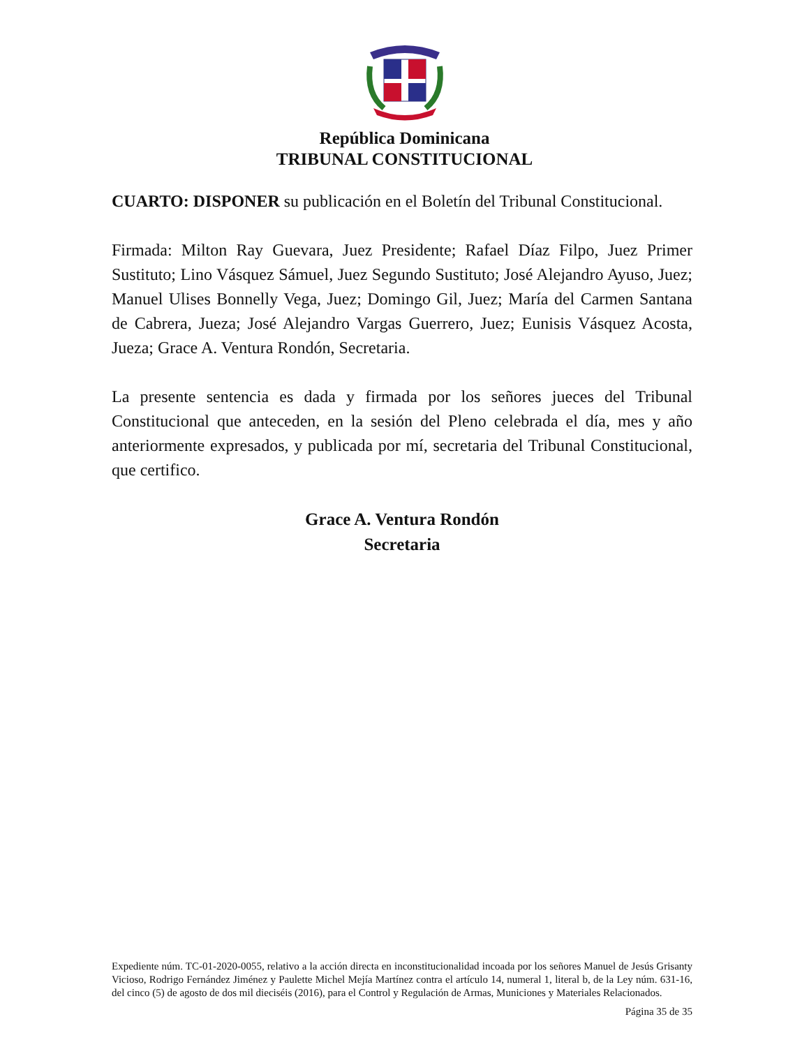República Dominicana
TRIBUNAL CONSTITUCIONAL
CUARTO: DISPONER su publicación en el Boletín del Tribunal Constitucional.
Firmada: Milton Ray Guevara, Juez Presidente; Rafael Díaz Filpo, Juez Primer Sustituto; Lino Vásquez Sámuel, Juez Segundo Sustituto; José Alejandro Ayuso, Juez; Manuel Ulises Bonnelly Vega, Juez; Domingo Gil, Juez; María del Carmen Santana de Cabrera, Jueza; José Alejandro Vargas Guerrero, Juez; Eunisis Vásquez Acosta, Jueza; Grace A. Ventura Rondón, Secretaria.
La presente sentencia es dada y firmada por los señores jueces del Tribunal Constitucional que anteceden, en la sesión del Pleno celebrada el día, mes y año anteriormente expresados, y publicada por mí, secretaria del Tribunal Constitucional, que certifico.
Grace A. Ventura Rondón
Secretaria
Expediente núm. TC-01-2020-0055, relativo a la acción directa en inconstitucionalidad incoada por los señores Manuel de Jesús Grisanty Vicioso, Rodrigo Fernández Jiménez y Paulette Michel Mejía Martínez contra el artículo 14, numeral 1, literal b, de la Ley núm. 631-16, del cinco (5) de agosto de dos mil dieciséis (2016), para el Control y Regulación de Armas, Municiones y Materiales Relacionados.
Página 35 de 35